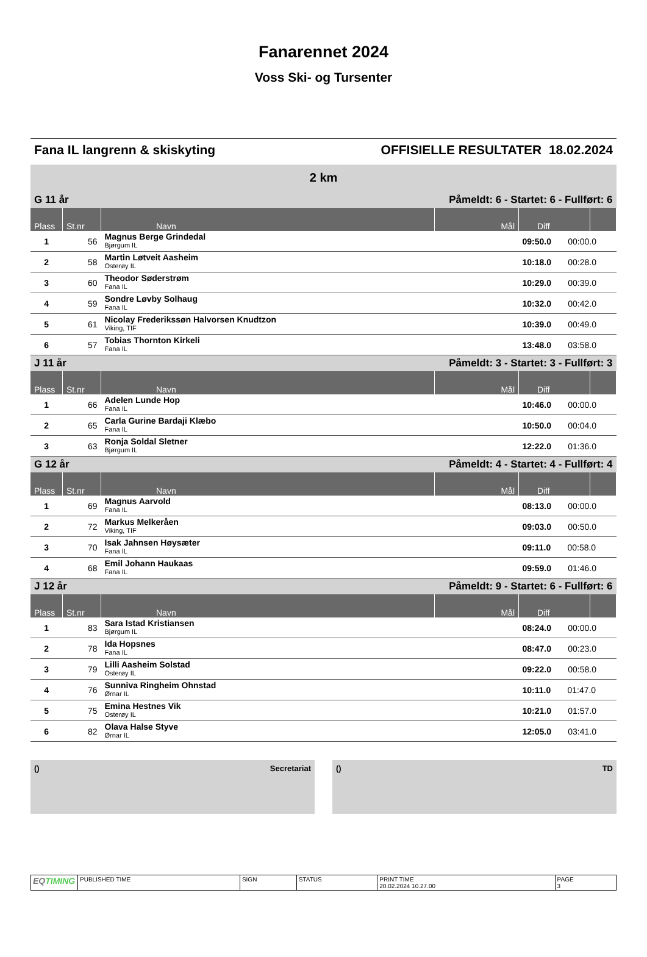Fanarennet 2024
Voss Ski- og Tursenter
Fana IL langrenn & skiskyting OFFISIELLE RESULTATER 18.02.2024
2 km
| G 11 år | | | Påmeldt: 6 - Startet: 6 - Fullført: 6 | | |
| Plass | St.nr | Navn | Mål | Diff | |
| 1 | 56 | Magnus Berge Grindedal Bjørgum IL | | 09:50.0 00:00.0 | |
| 2 | 58 | Martin Løtveit Aasheim Osterøy IL | | 10:18.0 00:28.0 | |
| 3 | 60 | Theodor Søderstrøm Fana IL | | 10:29.0 00:39.0 | |
| 4 | 59 | Sondre Løvby Solhaug Fana IL | | 10:32.0 00:42.0 | |
| 5 | 61 | Nicolay Frederikssøn Halvorsen Knudtzon Viking, TIF | | 10:39.0 00:49.0 | |
| 6 | 57 | Tobias Thornton Kirkeli Fana IL | | 13:48.0 03:58.0 | |
| J 11 år | | | Påmeldt: 3 - Startet: 3 - Fullført: 3 | | |
| Plass | St.nr | Navn | Mål | Diff | |
| 1 | 66 | Adelen Lunde Hop Fana IL | | 10:46.0 00:00.0 | |
| 2 | 65 | Carla Gurine Bardaji Klæbo Fana IL | | 10:50.0 00:04.0 | |
| 3 | 63 | Ronja Soldal Sletner Bjørgum IL | | 12:22.0 01:36.0 | |
| G 12 år | | | Påmeldt: 4 - Startet: 4 - Fullført: 4 | | |
| Plass | St.nr | Navn | Mål | Diff | |
| 1 | 69 | Magnus Aarvold Fana IL | | 08:13.0 00:00.0 | |
| 2 | 72 | Markus Melkeråen Viking, TIF | | 09:03.0 00:50.0 | |
| 3 | 70 | Isak Jahnsen Høysæter Fana IL | | 09:11.0 00:58.0 | |
| 4 | 68 | Emil Johann Haukaas Fana IL | | 09:59.0 01:46.0 | |
| J 12 år | | | Påmeldt: 9 - Startet: 6 - Fullført: 6 | | |
| Plass | St.nr | Navn | Mål | Diff | |
| 1 | 83 | Sara Istad Kristiansen Bjørgum IL | | 08:24.0 00:00.0 | |
| 2 | 78 | Ida Hopsnes Fana IL | | 08:47.0 00:23.0 | |
| 3 | 79 | Lilli Aasheim Solstad Osterøy IL | | 09:22.0 00:58.0 | |
| 4 | 76 | Sunniva Ringheim Ohnstad Ørnar IL | | 10:11.0 01:47.0 | |
| 5 | 75 | Emina Hestnes Vik Osterøy IL | | 10:21.0 01:57.0 | |
| 6 | 82 | Olava Halse Styve Ørnar IL | | 12:05.0 03:41.0 | |
() Secretariat () TD
| EQ TIMING | PUBLISHED TIME | SIGN | STATUS | PRINT TIME 20.02.2024 10.27.00 | PAGE 3 |